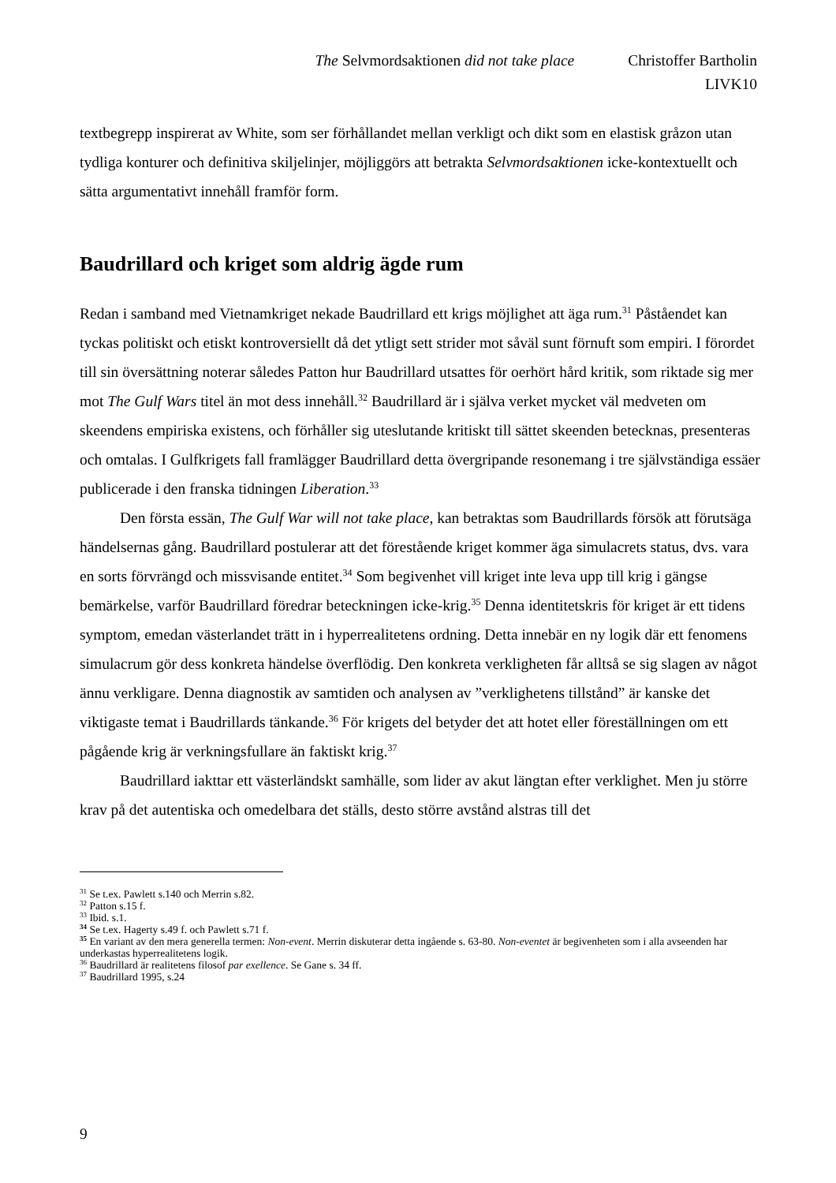The Selvmordsaktionen did not take place Christoffer Bartholin
LIVK10
textbegrepp inspirerat av White, som ser förhållandet mellan verkligt och dikt som en elastisk gråzon utan tydliga konturer och definitiva skiljelinjer, möjliggörs att betrakta Selvmordsaktionen icke-kontextuellt och sätta argumentativt innehåll framför form.
Baudrillard och kriget som aldrig ägde rum
Redan i samband med Vietnamkriget nekade Baudrillard ett krigs möjlighet att äga rum.<sup>31</sup> Påståendet kan tyckas politiskt och etiskt kontroversiellt då det ytligt sett strider mot såväl sunt förnuft som empiri. I förordet till sin översättning noterar således Patton hur Baudrillard utsattes för oerhört hård kritik, som riktade sig mer mot The Gulf Wars titel än mot dess innehåll.<sup>32</sup> Baudrillard är i själva verket mycket väl medveten om skeendens empiriska existens, och förhåller sig uteslutande kritiskt till sättet skeenden betecknas, presenteras och omtalas. I Gulfkrigets fall framlägger Baudrillard detta övergripande resonemang i tre självständiga essäer publicerade i den franska tidningen Liberation.<sup>33</sup>
Den första essän, The Gulf War will not take place, kan betraktas som Baudrillards försök att förutsäga händelsernas gång. Baudrillard postulerar att det förestående kriget kommer äga simulacrets status, dvs. vara en sorts förvrängd och missvisande entitet.<sup>34</sup> Som begivenhet vill kriget inte leva upp till krig i gängse bemärkelse, varför Baudrillard föredrar beteckningen icke-krig.<sup>35</sup> Denna identitetskris för kriget är ett tidens symptom, emedan västerlandet trätt in i hyperrealitetens ordning. Detta innebär en ny logik där ett fenomens simulacrum gör dess konkreta händelse överflödig. Den konkreta verkligheten får alltså se sig slagen av något ännu verkligare. Denna diagnostik av samtiden och analysen av ”verklighetens tillstånd” är kanske det viktigaste temat i Baudrillards tänkande.<sup>36</sup> För krigets del betyder det att hotet eller föreställningen om ett pågående krig är verkningsfullare än faktiskt krig.<sup>37</sup>
Baudrillard iakttar ett västerländskt samhälle, som lider av akut längtan efter verklighet. Men ju större krav på det autentiska och omedelbara det ställs, desto större avstånd alstras till det
<sup>31</sup> Se t.ex. Pawlett s.140 och Merrin s.82.
<sup>32</sup> Patton s.15 f.
<sup>33</sup> Ibid. s.1.
<sup>34</sup> Se t.ex. Hagerty s.49 f. och Pawlett s.71 f.
<sup>35</sup> En variant av den mera generella termen: Non-event. Merrin diskuterar detta ingående s. 63-80. Non-eventet är begivenheten som i alla avseenden har underkastas hyperrealitetens logik.
<sup>36</sup> Baudrillard är realitetens filosof par exellence. Se Gane s. 34 ff.
<sup>37</sup> Baudrillard 1995, s.24
9